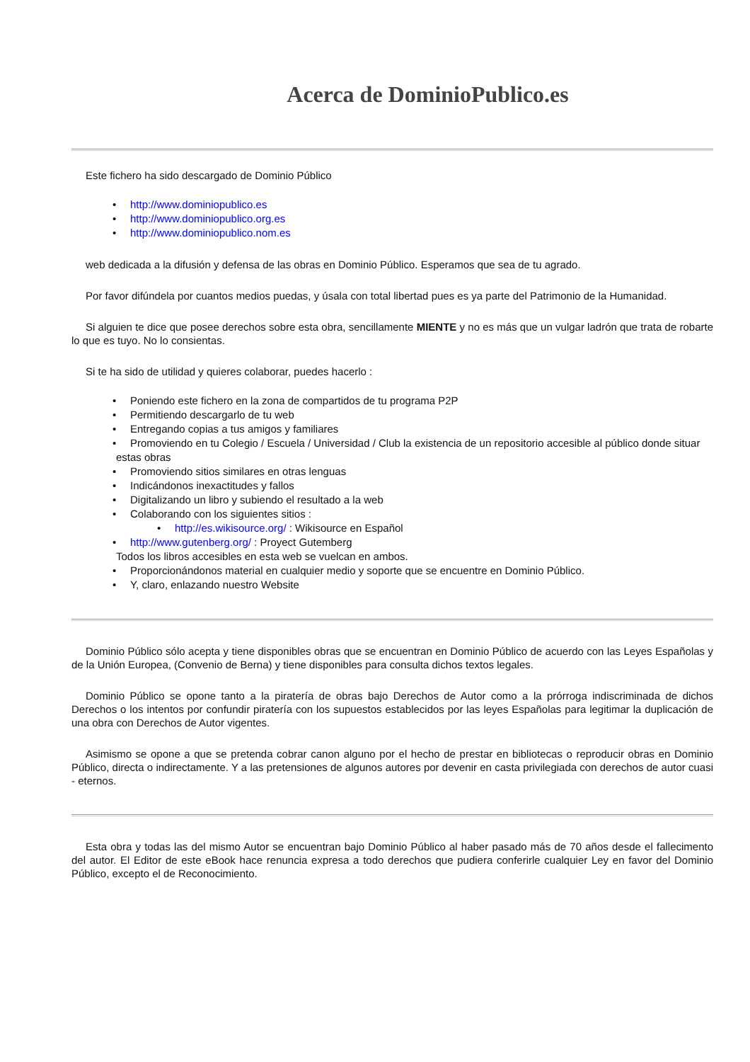Acerca de DominioPublico.es
Este fichero ha sido descargado de Dominio Público
• http://www.dominiopublico.es
• http://www.dominiopublico.org.es
• http://www.dominiopublico.nom.es
web dedicada a la difusión y defensa de las obras en Dominio Público. Esperamos que sea de tu agrado.
Por favor difúndela por cuantos medios puedas, y úsala con total libertad pues es ya parte del Patrimonio de la Humanidad.
Si alguien te dice que posee derechos sobre esta obra, sencillamente MIENTE y no es más que un vulgar ladrón que trata de robarte lo que es tuyo. No lo consientas.
Si te ha sido de utilidad y quieres colaborar, puedes hacerlo :
• Poniendo este fichero en la zona de compartidos de tu programa P2P
• Permitiendo descargarlo de tu web
• Entregando copias a tus amigos y familiares
• Promoviendo en tu Colegio / Escuela / Universidad / Club la existencia de un repositorio accesible al público donde situar estas obras
• Promoviendo sitios similares en otras lenguas
• Indicándonos inexactitudes y fallos
• Digitalizando un libro y subiendo el resultado a la web
• Colaborando con los siguientes sitios :
• http://es.wikisource.org/ : Wikisource en Español
• http://www.gutenberg.org/ : Proyect Gutemberg
Todos los libros accesibles en esta web se vuelcan en ambos.
• Proporcionándonos material en cualquier medio y soporte que se encuentre en Dominio Público.
• Y, claro, enlazando nuestro Website
Dominio Público sólo acepta y tiene disponibles obras que se encuentran en Dominio Público de acuerdo con las Leyes Españolas y de la Unión Europea, (Convenio de Berna) y tiene disponibles para consulta dichos textos legales.
Dominio Público se opone tanto a la piratería de obras bajo Derechos de Autor como a la prórroga indiscriminada de dichos Derechos o los intentos por confundir piratería con los supuestos establecidos por las leyes Españolas para legitimar la duplicación de una obra con Derechos de Autor vigentes.
Asimismo se opone a que se pretenda cobrar canon alguno por el hecho de prestar en bibliotecas o reproducir obras en Dominio Público, directa o indirectamente. Y a las pretensiones de algunos autores por devenir en casta privilegiada con derechos de autor cuasi - eternos.
Esta obra y todas las del mismo Autor se encuentran bajo Dominio Público al haber pasado más de 70 años desde el fallecimento del autor. El Editor de este eBook hace renuncia expresa a todo derechos que pudiera conferirle cualquier Ley en favor del Dominio Público, excepto el de Reconocimiento.